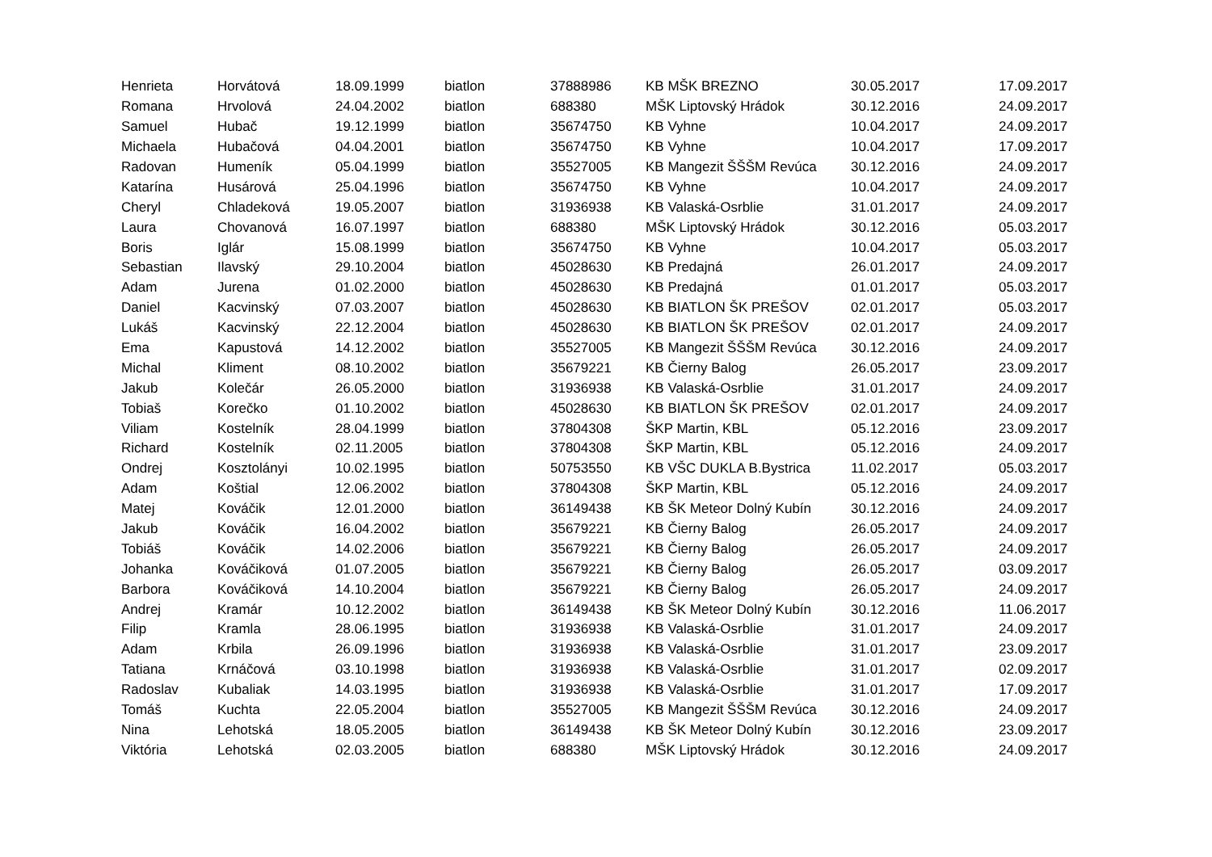| Henrieta | Horvátová | 18.09.1999 | biatlon | 37888986 | KB MŠK BREZNO | 30.05.2017 | 17.09.2017 |
| Romana | Hrvolová | 24.04.2002 | biatlon | 688380 | MŠK Liptovský Hrádok | 30.12.2016 | 24.09.2017 |
| Samuel | Hubač | 19.12.1999 | biatlon | 35674750 | KB Vyhne | 10.04.2017 | 24.09.2017 |
| Michaela | Hubačová | 04.04.2001 | biatlon | 35674750 | KB Vyhne | 10.04.2017 | 17.09.2017 |
| Radovan | Humeník | 05.04.1999 | biatlon | 35527005 | KB Mangezit ŠŠŠM Revúca | 30.12.2016 | 24.09.2017 |
| Katarína | Husárová | 25.04.1996 | biatlon | 35674750 | KB Vyhne | 10.04.2017 | 24.09.2017 |
| Cheryl | Chladeková | 19.05.2007 | biatlon | 31936938 | KB Valaská-Osrblie | 31.01.2017 | 24.09.2017 |
| Laura | Chovanová | 16.07.1997 | biatlon | 688380 | MŠK Liptovský Hrádok | 30.12.2016 | 05.03.2017 |
| Boris | Iglár | 15.08.1999 | biatlon | 35674750 | KB Vyhne | 10.04.2017 | 05.03.2017 |
| Sebastian | Ilavský | 29.10.2004 | biatlon | 45028630 | KB Predajná | 26.01.2017 | 24.09.2017 |
| Adam | Jurena | 01.02.2000 | biatlon | 45028630 | KB Predajná | 01.01.2017 | 05.03.2017 |
| Daniel | Kacvinský | 07.03.2007 | biatlon | 45028630 | KB BIATLON ŠK PREŠOV | 02.01.2017 | 05.03.2017 |
| Lukáš | Kacvinský | 22.12.2004 | biatlon | 45028630 | KB BIATLON ŠK PREŠOV | 02.01.2017 | 24.09.2017 |
| Ema | Kapustová | 14.12.2002 | biatlon | 35527005 | KB Mangezit ŠŠŠM Revúca | 30.12.2016 | 24.09.2017 |
| Michal | Kliment | 08.10.2002 | biatlon | 35679221 | KB Čierny Balog | 26.05.2017 | 23.09.2017 |
| Jakub | Kolečár | 26.05.2000 | biatlon | 31936938 | KB Valaská-Osrblie | 31.01.2017 | 24.09.2017 |
| Tobiaš | Korečko | 01.10.2002 | biatlon | 45028630 | KB BIATLON ŠK PREŠOV | 02.01.2017 | 24.09.2017 |
| Viliam | Kostelník | 28.04.1999 | biatlon | 37804308 | ŠKP Martin, KBL | 05.12.2016 | 23.09.2017 |
| Richard | Kostelník | 02.11.2005 | biatlon | 37804308 | ŠKP Martin, KBL | 05.12.2016 | 24.09.2017 |
| Ondrej | Kosztolányi | 10.02.1995 | biatlon | 50753550 | KB VŠC DUKLA B.Bystrica | 11.02.2017 | 05.03.2017 |
| Adam | Koštial | 12.06.2002 | biatlon | 37804308 | ŠKP Martin, KBL | 05.12.2016 | 24.09.2017 |
| Matej | Kováčik | 12.01.2000 | biatlon | 36149438 | KB ŠK Meteor Dolný Kubín | 30.12.2016 | 24.09.2017 |
| Jakub | Kováčik | 16.04.2002 | biatlon | 35679221 | KB Čierny Balog | 26.05.2017 | 24.09.2017 |
| Tobiáš | Kováčik | 14.02.2006 | biatlon | 35679221 | KB Čierny Balog | 26.05.2017 | 24.09.2017 |
| Johanka | Kováčiková | 01.07.2005 | biatlon | 35679221 | KB Čierny Balog | 26.05.2017 | 03.09.2017 |
| Barbora | Kováčiková | 14.10.2004 | biatlon | 35679221 | KB Čierny Balog | 26.05.2017 | 24.09.2017 |
| Andrej | Kramár | 10.12.2002 | biatlon | 36149438 | KB ŠK Meteor Dolný Kubín | 30.12.2016 | 11.06.2017 |
| Filip | Kramla | 28.06.1995 | biatlon | 31936938 | KB Valaská-Osrblie | 31.01.2017 | 24.09.2017 |
| Adam | Krbila | 26.09.1996 | biatlon | 31936938 | KB Valaská-Osrblie | 31.01.2017 | 23.09.2017 |
| Tatiana | Krnáčová | 03.10.1998 | biatlon | 31936938 | KB Valaská-Osrblie | 31.01.2017 | 02.09.2017 |
| Radoslav | Kubaliak | 14.03.1995 | biatlon | 31936938 | KB Valaská-Osrblie | 31.01.2017 | 17.09.2017 |
| Tomáš | Kuchta | 22.05.2004 | biatlon | 35527005 | KB Mangezit ŠŠŠM Revúca | 30.12.2016 | 24.09.2017 |
| Nina | Lehotská | 18.05.2005 | biatlon | 36149438 | KB ŠK Meteor Dolný Kubín | 30.12.2016 | 23.09.2017 |
| Viktória | Lehotská | 02.03.2005 | biatlon | 688380 | MŠK Liptovský Hrádok | 30.12.2016 | 24.09.2017 |